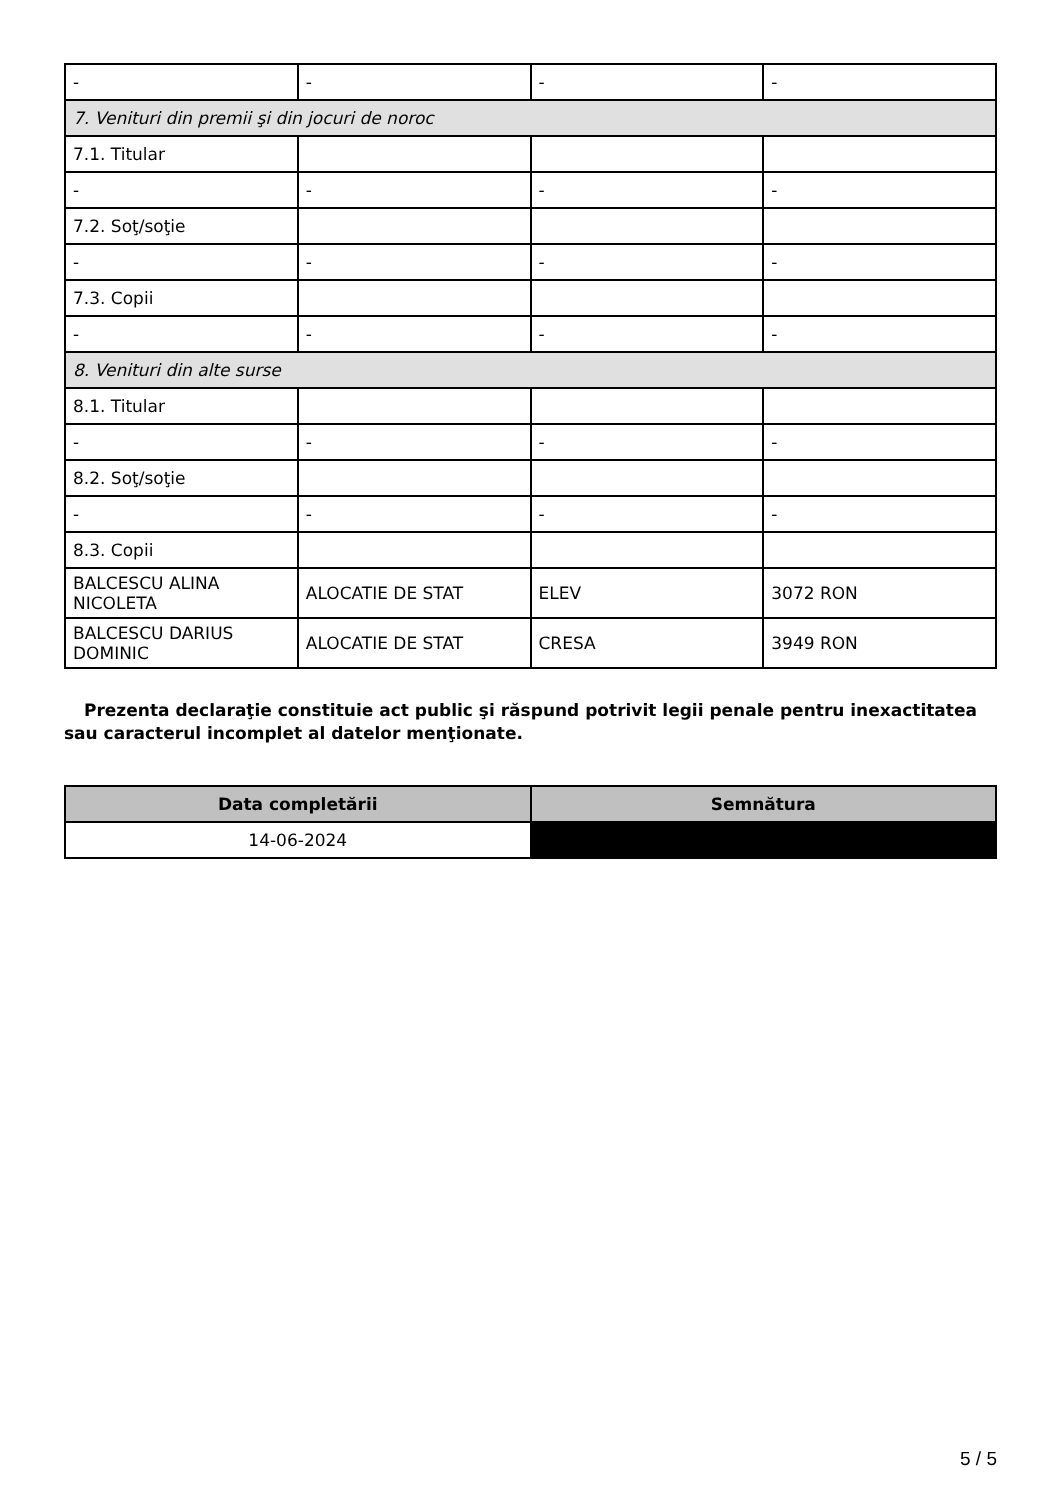| - | - | - | - |
| 7. Venituri din premii şi din jocuri de noroc | | | |
| 7.1. Titular | | | |
| - | - | - | - |
| 7.2. Soţ/soţie | | | |
| - | - | - | - |
| 7.3. Copii | | | |
| - | - | - | - |
| 8. Venituri din alte surse | | | |
| 8.1. Titular | | | |
| - | - | - | - |
| 8.2. Soţ/soţie | | | |
| - | - | - | - |
| 8.3. Copii | | | |
| BALCESCU ALINA NICOLETA | ALOCATIE DE STAT | ELEV | 3072 RON |
| BALCESCU DARIUS DOMINIC | ALOCATIE DE STAT | CRESA | 3949 RON |
Prezenta declaraţie constituie act public şi răspund potrivit legii penale pentru inexactitatea sau caracterul incomplet al datelor menţionate.
| Data completării | Semnătura |
| --- | --- |
| 14-06-2024 | |
5 / 5